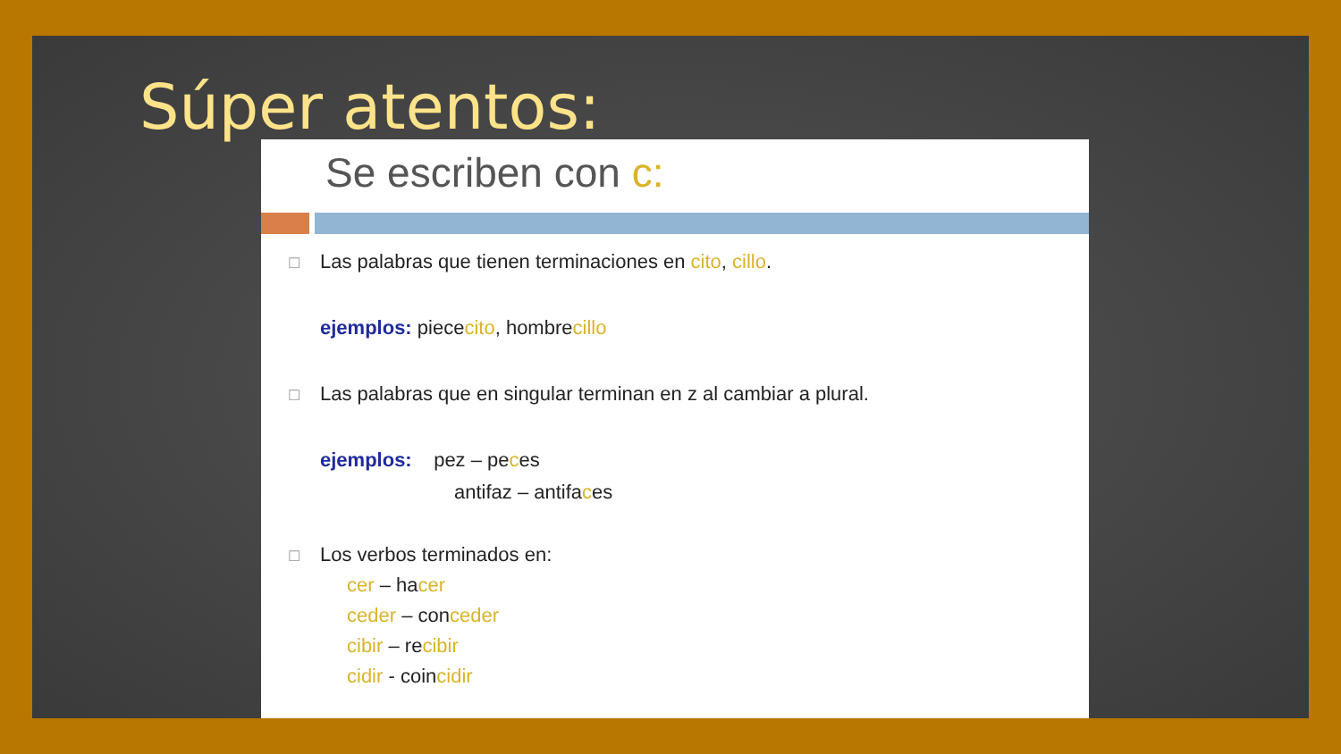Súper atentos:
Se escriben con c:
☐ Las palabras que tienen terminaciones en cito, cillo.
ejemplos: piececito, hombrecillo
☐ Las palabras que en singular terminan en z al cambiar a plural.
ejemplos: pez – peces
antifaz – antifaces
☐ Los verbos terminados en:
cer – hacer
ceder – conceder
cibir – recibir
cidir - coincidir